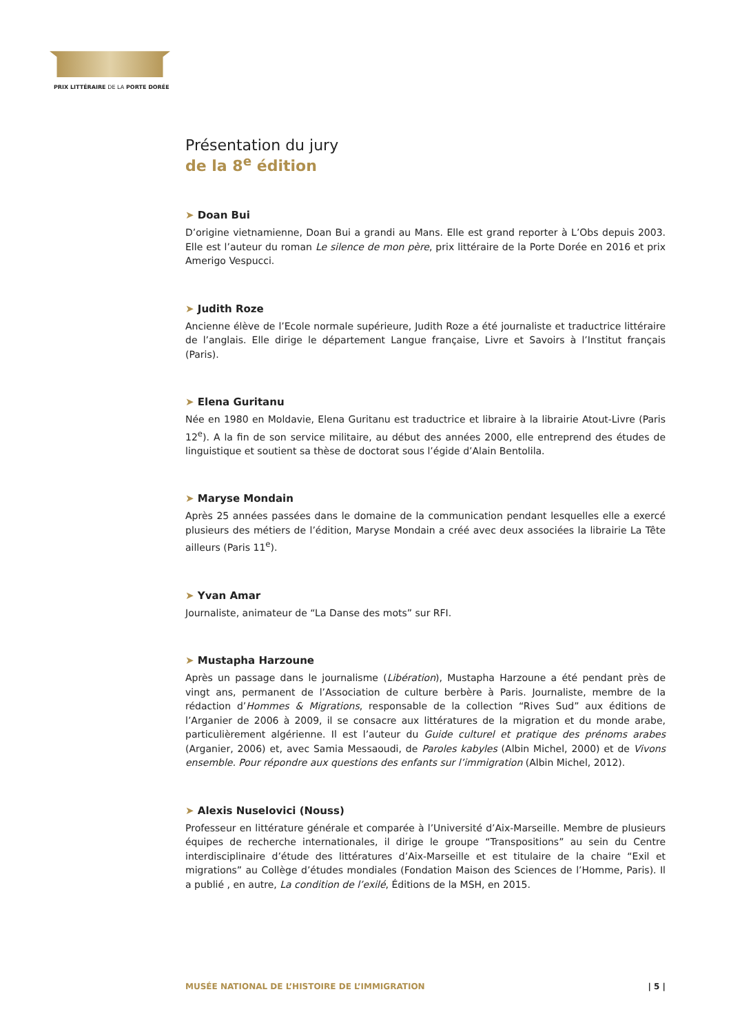PRIX LITTÉRAIRE DE LA PORTE DORÉE
Présentation du jury
de la 8<sup>e</sup> édition
➤ Doan Bui
D’origine vietnamienne, Doan Bui a grandi au Mans. Elle est grand reporter à L’Obs depuis 2003. Elle est l’auteur du roman Le silence de mon père, prix littéraire de la Porte Dorée en 2016 et prix Amerigo Vespucci.
➤ Judith Roze
Ancienne élève de l’Ecole normale supérieure, Judith Roze a été journaliste et traductrice littéraire de l’anglais. Elle dirige le département Langue française, Livre et Savoirs à l’Institut français (Paris).
➤ Elena Guritanu
Née en 1980 en Moldavie, Elena Guritanu est traductrice et libraire à la librairie Atout-Livre (Paris 12<sup>e</sup>). A la fin de son service militaire, au début des années 2000, elle entreprend des études de linguistique et soutient sa thèse de doctorat sous l’égide d’Alain Bentolila.
➤ Maryse Mondain
Après 25 années passées dans le domaine de la communication pendant lesquelles elle a exercé plusieurs des métiers de l’édition, Maryse Mondain a créé avec deux associées la librairie La Tête ailleurs (Paris 11<sup>e</sup>).
➤ Yvan Amar
Journaliste, animateur de “La Danse des mots” sur RFI.
➤ Mustapha Harzoune
Après un passage dans le journalisme (Libération), Mustapha Harzoune a été pendant près de vingt ans, permanent de l’Association de culture berbère à Paris. Journaliste, membre de la rédaction d’Hommes & Migrations, responsable de la collection “Rives Sud” aux éditions de l’Arganier de 2006 à 2009, il se consacre aux littératures de la migration et du monde arabe, particulièrement algérienne. Il est l’auteur du Guide culturel et pratique des prénoms arabes (Arganier, 2006) et, avec Samia Messaoudi, de Paroles kabyles (Albin Michel, 2000) et de Vivons ensemble. Pour répondre aux questions des enfants sur l’immigration (Albin Michel, 2012).
➤ Alexis Nuselovici (Nouss)
Professeur en littérature générale et comparée à l’Université d’Aix-Marseille. Membre de plusieurs équipes de recherche internationales, il dirige le groupe “Transpositions” au sein du Centre interdisciplinaire d’étude des littératures d’Aix-Marseille et est titulaire de la chaire “Exil et migrations” au Collège d’études mondiales (Fondation Maison des Sciences de l’Homme, Paris). Il a publié , en autre, La condition de l’exilé, Éditions de la MSH, en 2015.
MUSÉE NATIONAL DE L’HISTOIRE DE L’IMMIGRATION | 5 |